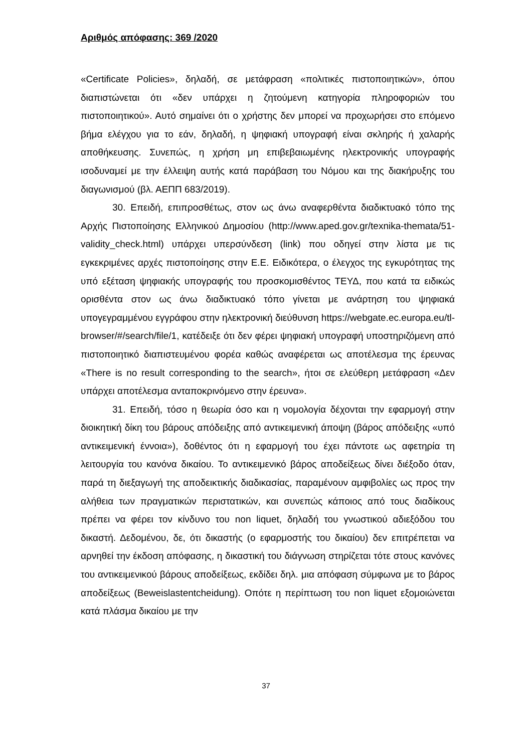Αριθμός απόφασης: 369 /2020
«Certificate Policies», δηλαδή, σε μετάφραση «πολιτικές πιστοποιητικών», όπου διαπιστώνεται ότι «δεν υπάρχει η ζητούμενη κατηγορία πληροφοριών του πιστοποιητικού». Αυτό σημαίνει ότι ο χρήστης δεν μπορεί να προχωρήσει στο επόμενο βήμα ελέγχου για το εάν, δηλαδή, η ψηφιακή υπογραφή είναι σκληρής ή χαλαρής αποθήκευσης. Συνεπώς, η χρήση μη επιβεβαιωμένης ηλεκτρονικής υπογραφής ισοδυναμεί με την έλλειψη αυτής κατά παράβαση του Νόμου και της διακήρυξης του διαγωνισμού (βλ. ΑΕΠΠ 683/2019).
30. Επειδή, επιπροσθέτως, στον ως άνω αναφερθέντα διαδικτυακό τόπο της Αρχής Πιστοποίησης Ελληνικού Δημοσίου (http://www.aped.gov.gr/texnika-themata/51-validity_check.html) υπάρχει υπερσύνδεση (link) που οδηγεί στην λίστα με τις εγκεκριμένες αρχές πιστοποίησης στην Ε.Ε. Ειδικότερα, ο έλεγχος της εγκυρότητας της υπό εξέταση ψηφιακής υπογραφής του προσκομισθέντος ΤΕΥΔ, που κατά τα ειδικώς ορισθέντα στον ως άνω διαδικτυακό τόπο γίνεται με ανάρτηση του ψηφιακά υπογεγραμμένου εγγράφου στην ηλεκτρονική διεύθυνση https://webgate.ec.europa.eu/tl-browser/#/search/file/1, κατέδειξε ότι δεν φέρει ψηφιακή υπογραφή υποστηριζόμενη από πιστοποιητικό διαπιστευμένου φορέα καθώς αναφέρεται ως αποτέλεσμα της έρευνας «There is no result corresponding to the search», ήτοι σε ελεύθερη μετάφραση «Δεν υπάρχει αποτέλεσμα ανταποκρινόμενο στην έρευνα».
31. Επειδή, τόσο η θεωρία όσο και η νομολογία δέχονται την εφαρμογή στην διοικητική δίκη του βάρους απόδειξης από αντικειμενική άποψη (βάρος απόδειξης «υπό αντικειμενική έννοια»), δοθέντος ότι η εφαρμογή του έχει πάντοτε ως αφετηρία τη λειτουργία του κανόνα δικαίου. Το αντικειμενικό βάρος αποδείξεως δίνει διέξοδο όταν, παρά τη διεξαγωγή της αποδεικτικής διαδικασίας, παραμένουν αμφιβολίες ως προς την αλήθεια των πραγματικών περιστατικών, και συνεπώς κάποιος από τους διαδίκους πρέπει να φέρει τον κίνδυνο του non liquet, δηλαδή του γνωστικού αδιεξόδου του δικαστή. Δεδομένου, δε, ότι δικαστής (ο εφαρμοστής του δικαίου) δεν επιτρέπεται να αρνηθεί την έκδοση απόφασης, η δικαστική του διάγνωση στηρίζεται τότε στους κανόνες του αντικειμενικού βάρους αποδείξεως, εκδίδει δηλ. μια απόφαση σύμφωνα με το βάρος αποδείξεως (Beweislastentcheidung). Οπότε η περίπτωση του non liquet εξομοιώνεται κατά πλάσμα δικαίου με την
37